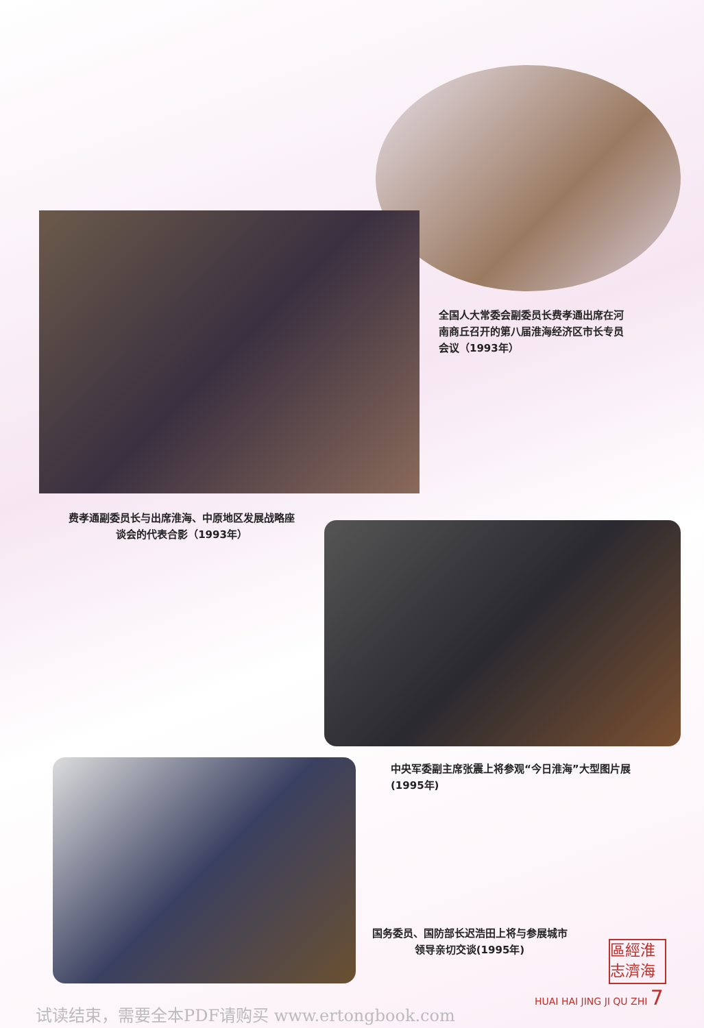全国人大常委会副委员长费孝通出席在河南商丘召开的第八届淮海经济区市长专员会议（1993年）
费孝通副委员长与出席淮海、中原地区发展战略座谈会的代表合影（1993年）
中央军委副主席张震上将参观“今日淮海”大型图片展(1995年)
国务委员、国防部长迟浩田上将与参展城市领导亲切交谈(1995年)
區經淮
志濟海
HUAI HAI JING JI QU ZHI 7
试读结束，需要全本PDF请购买 www.ertongbook.com